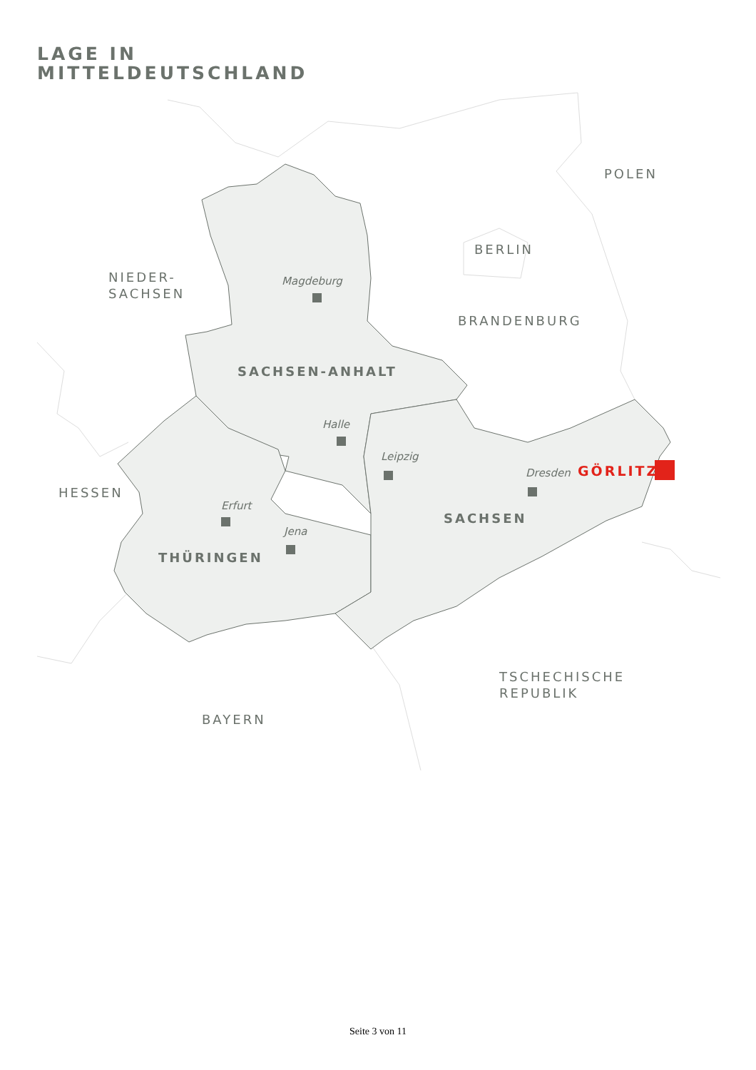LAGE IN
MITTELDEUTSCHLAND
POLEN
BERLIN
NIEDER-
SACHSEN
BRANDENBURG
SACHSEN-ANHALT
Magdeburg
Halle
Leipzig
Dresden
GÖRLITZ
HESSEN
Erfurt
Jena
SACHSEN
THÜRINGEN
TSCHECHISCHE
REPUBLIK
BAYERN
Seite 3 von 11